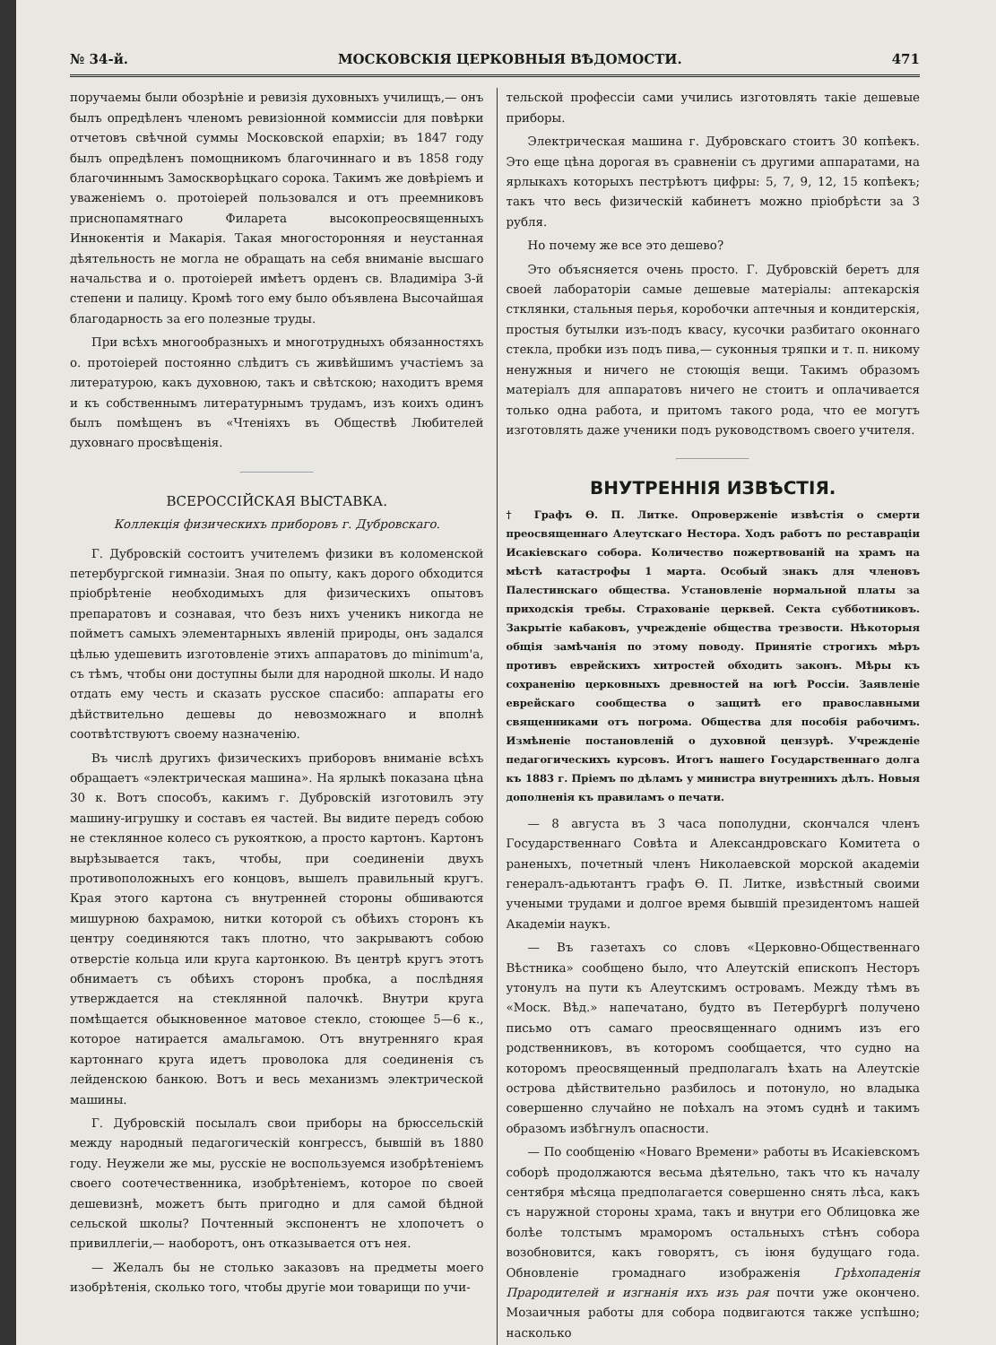№ 34-й. МОСКОВСКІЯ ЦЕРКОВНЫЯ ВѢДОМОСТИ. 471
поручаемы были обозрѣніе и ревизія духовныхъ училищъ,— онъ былъ опредѣленъ членомъ ревизіонной коммиссіи для повѣрки отчетовъ свѣчной суммы Московской епархіи; въ 1847 году былъ опредѣленъ помощникомъ благочиннаго и въ 1858 году благочиннымъ Замоскворѣцкаго сорока. Такимъ же довѣріемъ и уваженіемъ о. протоіерей пользовался и отъ преемниковъ приснопамятнаго Филарета высокопреосвященныхъ Иннокентія и Макарія. Такая многосторонняя и неустанная дѣятельность не могла не обращать на себя вниманіе высшаго начальства и о. протоіерей имѣетъ орденъ св. Владиміра 3-й степени и палицу. Кромѣ того ему было объявлена Высочайшая благодарность за его полезные труды.
При всѣхъ многообразныхъ и многотрудныхъ обязанностяхъ о. протоіерей постоянно слѣдитъ съ живѣйшимъ участіемъ за литературою, какъ духовною, такъ и свѣтскою; находитъ время и къ собственнымъ литературнымъ трудамъ, изъ коихъ одинъ былъ помѣщенъ въ «Чтеніяхъ въ Обществѣ Любителей духовнаго просвѣщенія.
ВСЕРОССІЙСКАЯ ВЫСТАВКА.
Коллекція физическихъ приборовъ г. Дубровскаго.
Г. Дубровскій состоитъ учителемъ физики въ коломенской петербургской гимназіи. Зная по опыту, какъ дорого обходится пріобрѣтеніе необходимыхъ для физическихъ опытовъ препаратовъ и сознавая, что безъ нихъ ученикъ никогда не пойметъ самыхъ элементарныхъ явленій природы, онъ задался цѣлью удешевить изготовленіе этихъ аппаратовъ до minimum'а, съ тѣмъ, чтобы они доступны были для народной школы. И надо отдать ему честь и сказать русское спасибо: аппараты его дѣйствительно дешевы до невозможнаго и вполнѣ соотвѣтствуютъ своему назначенію.
Въ числѣ другихъ физическихъ приборовъ вниманіе всѣхъ обращаетъ «электрическая машина». На ярлыкѣ показана цѣна 30 к. Вотъ способъ, какимъ г. Дубровскій изготовилъ эту машину-игрушку и составъ ея частей. Вы видите передъ собою не стеклянное колесо съ рукояткою, а просто картонъ. Картонъ вырѣзывается такъ, чтобы, при соединеніи двухъ противоположныхъ его концовъ, вышелъ правильный кругъ. Края этого картона съ внутренней стороны обшиваются мишурною бахрамою, нитки которой съ обѣихъ сторонъ къ центру соединяются такъ плотно, что закрываютъ собою отверстіе кольца или круга картонкою. Въ центрѣ кругъ этотъ обнимаетъ съ обѣихъ сторонъ пробка, а послѣдняя утверждается на стеклянной палочкѣ. Внутри круга помѣщается обыкновенное матовое стекло, стоющее 5—6 к., которое натирается амальгамою. Отъ внутренняго края картоннаго круга идетъ проволока для соединенія съ лейденскою банкою. Вотъ и весь механизмъ электрической машины.
Г. Дубровскій посылалъ свои приборы на брюссельскій между народный педагогическій конгрессъ, бывшій въ 1880 году. Неужели же мы, русскіе не воспользуемся изобрѣтеніемъ своего соотечественника, изобрѣтеніемъ, которое по своей дешевизнѣ, можетъ быть пригодно и для самой бѣдной сельской школы? Почтенный экспонентъ не хлопочетъ о привиллегіи,— наоборотъ, онъ отказывается отъ нея.
— Желалъ бы не столько заказовъ на предметы моего изобрѣтенія, сколько того, чтобы другіе мои товарищи по учи-
тельской профессіи сами учились изготовлять такіе дешевые приборы.
Электрическая машина г. Дубровскаго стоитъ 30 копѣекъ. Это еще цѣна дорогая въ сравненіи съ другими аппаратами, на ярлыкахъ которыхъ пестрѣютъ цифры: 5, 7, 9, 12, 15 копѣекъ; такъ что весь физическій кабинетъ можно пріобрѣсти за 3 рубля.
Но почему же все это дешево?
Это объясняется очень просто. Г. Дубровскій беретъ для своей лабораторіи самые дешевые матеріалы: аптекарскія стклянки, стальныя перья, коробочки аптечныя и кондитерскія, простыя бутылки изъ-подъ квасу, кусочки разбитаго оконнаго стекла, пробки изъ подъ пива,— суконныя тряпки и т. п. никому ненужныя и ничего не стоющія вещи. Такимъ образомъ матеріалъ для аппаратовъ ничего не стоитъ и оплачивается только одна работа, и притомъ такого рода, что ее могутъ изготовлять даже ученики подъ руководствомъ своего учителя.
ВНУТРЕННІЯ ИЗВѢСТІЯ.
† Графъ Ѳ. П. Литке. Опроверженіе извѣстія о смерти преосвященнаго Алеутскаго Нестора. Ходъ работъ по реставраціи Исакіевскаго собора. Количество пожертвованій на храмъ на мѣстѣ катастрофы 1 марта. Особый знакъ для членовъ Палестинскаго общества. Установленіе нормальной платы за приходскія требы. Страхованіе церквей. Секта субботниковъ. Закрытіе кабаковъ, учрежденіе общества трезвости. Нѣкоторыя общія замѣчанія по этому поводу. Принятіе строгихъ мѣръ противъ еврейскихъ хитростей обходить законъ. Мѣры къ сохраненію церковныхъ древностей на югѣ Россіи. Заявленіе еврейскаго сообщества о защитѣ его православными священниками отъ погрома. Общества для пособія рабочимъ. Измѣненіе постановленій о духовной цензурѣ. Учрежденіе педагогическихъ курсовъ. Итогъ нашего Государственнаго долга къ 1883 г. Пріемъ по дѣламъ у министра внутреннихъ дѣлъ. Новыя дополненія къ правиламъ о печати.
— 8 августа въ 3 часа пополудни, скончался членъ Государственнаго Совѣта и Александровскаго Комитета о раненыхъ, почетный членъ Николаевской морской академіи генералъ-адьютантъ графъ Ѳ. П. Литке, извѣстный своими учеными трудами и долгое время бывшій президентомъ нашей Академіи наукъ.
— Въ газетахъ со словъ «Церковно-Общественнаго Вѣстника» сообщено было, что Алеутскій епископъ Несторъ утонулъ на пути къ Алеутскимъ островамъ. Между тѣмъ въ «Моск. Вѣд.» напечатано, будто въ Петербургѣ получено письмо отъ самаго преосвященнаго однимъ изъ его родственниковъ, въ которомъ сообщается, что судно на которомъ преосвященный предполагалъ ѣхать на Алеутскіе острова дѣйствительно разбилось и потонуло, но владыка совершенно случайно не поѣхалъ на этомъ суднѣ и такимъ образомъ избѣгнулъ опасности.
— По сообщенію «Новаго Времени» работы въ Исакіевскомъ соборѣ продолжаются весьма дѣятельно, такъ что къ началу сентября мѣсяца предполагается совершенно снять лѣса, какъ съ наружной стороны храма, такъ и внутри его Облицовка же болѣе толстымъ мраморомъ остальныхъ стѣнъ собора возобновится, какъ говорятъ, съ іюня будущаго года. Обновленіе громаднаго изображенія Грѣхопаденія Прародителей и изгнанія ихъ изъ рая почти уже окончено. Мозаичныя работы для собора подвигаются также успѣшно; насколько